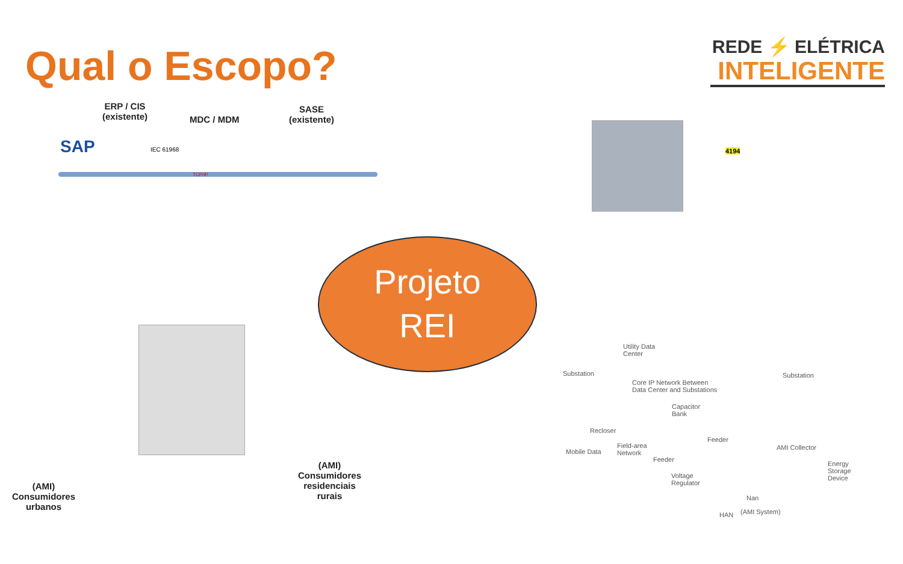Qual o Escopo?
REDE ⚡ ELÉTRICA
INTELIGENTE
ERP / CIS
(existente)
MDC / MDM
SASE
(existente)
SAP IEC 61968
TCP/IP
Projeto
REI
(AMI)
Consumidores
urbanos
(AMI)
Consumidores
residenciais
rurais
4194
Utility Data
Center
Substation Substation
Core IP Network Between
Data Center and Substations
Capacitor
Bank
Recloser
Feeder
Field-area
Network Mobile Data
AMI Collector
Feeder
Energy
Storage
Device Voltage
Regulator
Nan
HAN (AMI System)